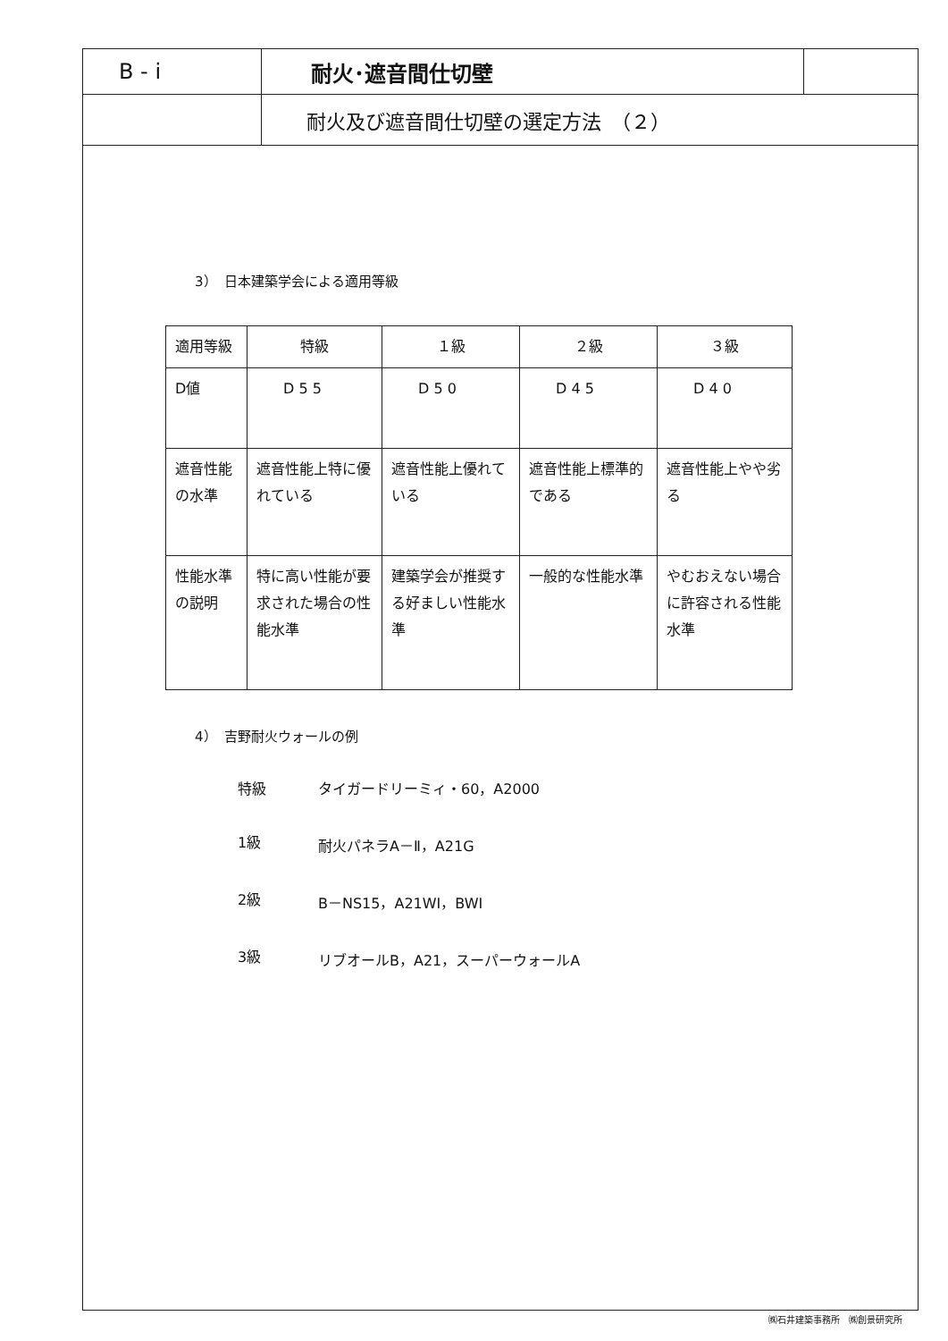B - i
耐火･遮音間仕切壁
耐火及び遮音間仕切壁の選定方法　（２）
3）　日本建築学会による適用等級
| 適用等級 | 特級 | １級 | ２級 | ３級 |
| D値 | D 5 5 | D 5 0 | D 4 5 | D 4 0 |
| 遮音性能の水準 | 遮音性能上特に優れている | 遮音性能上優れている | 遮音性能上標準的である | 遮音性能上やや劣る |
| 性能水準の説明 | 特に高い性能が要求された場合の性能水準 | 建築学会が推奨する好ましい性能水準 | 一般的な性能水準 | やむおえない場合に許容される性能水準 |
4）　吉野耐火ウォールの例
特級 タイガードリーミィ・60，A2000
1級 耐火パネラA－Ⅱ，A21G
2級 B－NS15，A21WI，BWI
3級 リブオールB，A21，スーパーウォールA
㈱石井建築事務所　㈱創景研究所